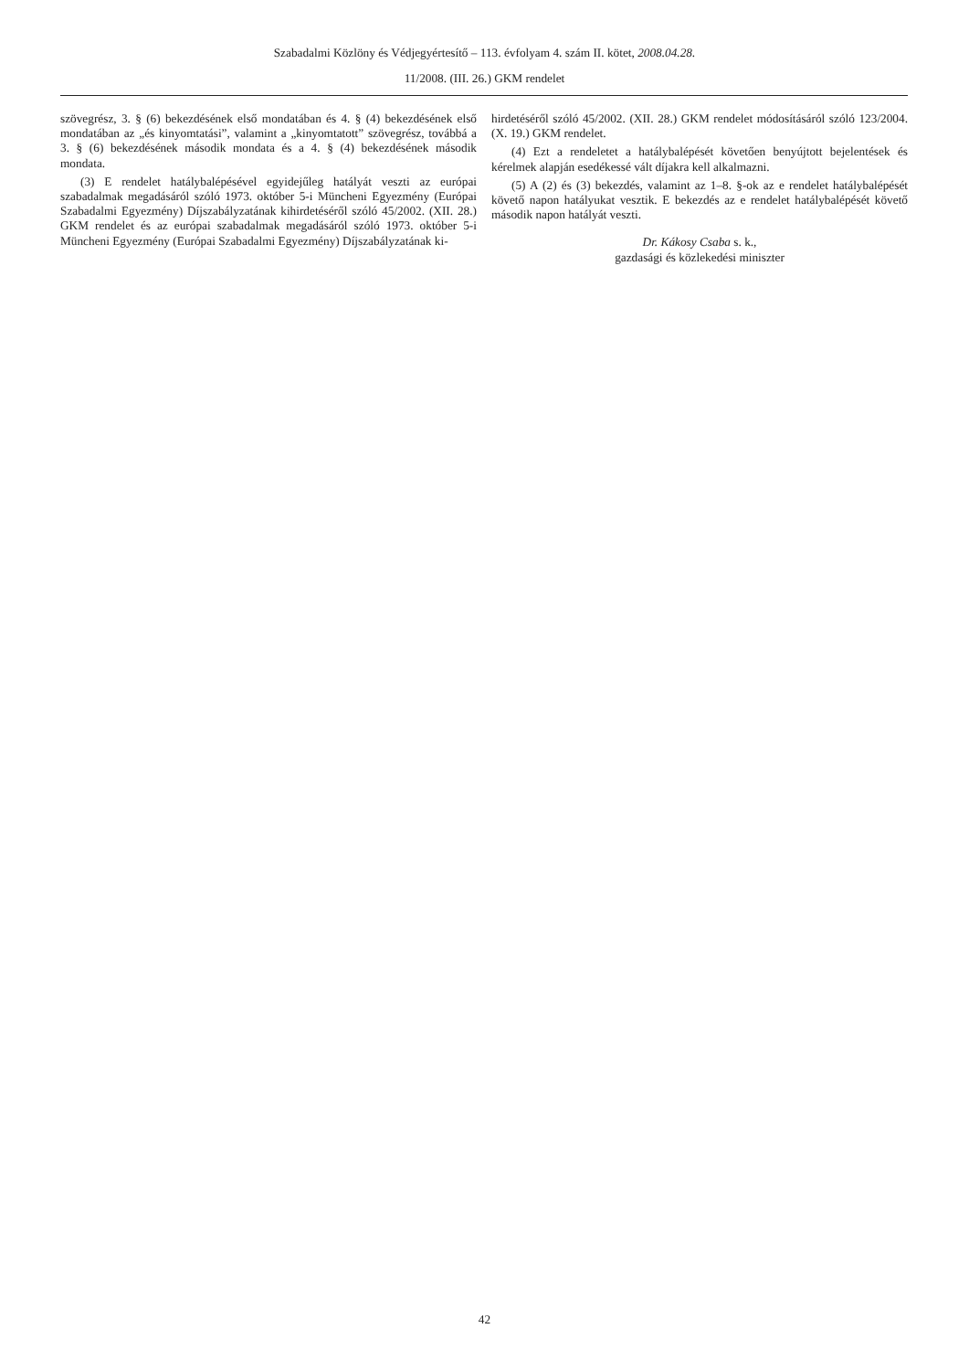Szabadalmi Közlöny és Védjegyértesítő – 113. évfolyam 4. szám II. kötet, 2008.04.28.
11/2008. (III. 26.) GKM rendelet
szövegrész, 3. § (6) bekezdésének első mondatában és 4. § (4) bekezdésének első mondatában az „és kinyomtatási”, valamint a „kinyomtatott” szövegrész, továbbá a 3. § (6) bekezdésének második mondata és a 4. § (4) bekezdésének második mondata.
(3) E rendelet hatálybalépésével egyidejűleg hatályát veszti az európai szabadalmak megadásáról szóló 1973. október 5-i Müncheni Egyezmény (Európai Szabadalmi Egyezmény) Díjszabályzatának kihirdetéséről szóló 45/2002. (XII. 28.) GKM rendelet és az európai szabadalmak megadásáról szóló 1973. október 5-i Müncheni Egyezmény (Európai Szabadalmi Egyezmény) Díjszabályzatának ki-
hirdetéséről szóló 45/2002. (XII. 28.) GKM rendelet módosításáról szóló 123/2004. (X. 19.) GKM rendelet.
(4) Ezt a rendeletet a hatálybalépését követően benyújtott bejelentések és kérelmek alapján esedékessé vált díjakra kell alkalmazni.
(5) A (2) és (3) bekezdés, valamint az 1–8. §-ok az e rendelet hatálybalépését követő napon hatályukat vesztik. E bekezdés az e rendelet hatálybalépését követő második napon hatályát veszti.
Dr. Kákosy Csaba s. k.,
gazdasági és közlekedési miniszter
42